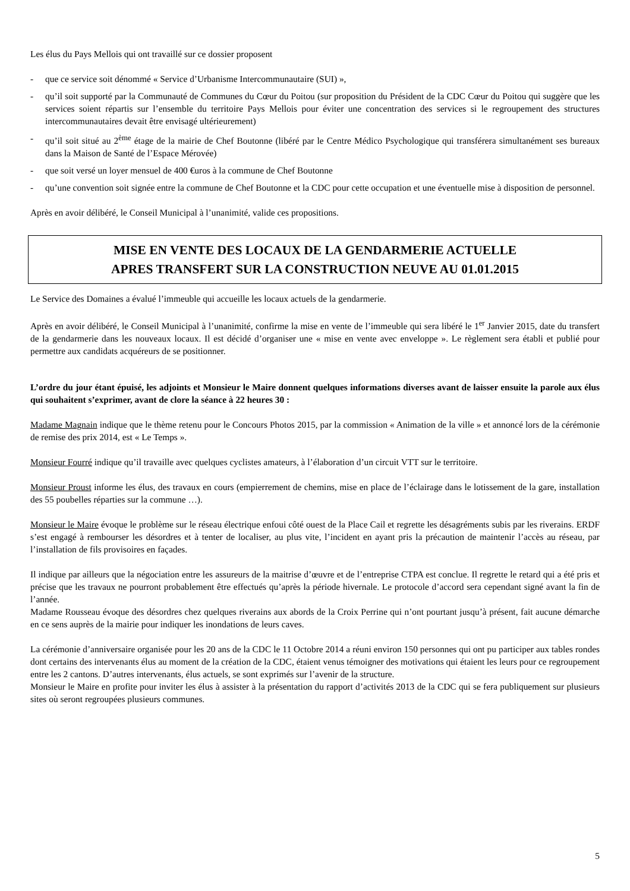Les élus du Pays Mellois qui ont travaillé sur ce dossier proposent
- que ce service soit dénommé « Service d’Urbanisme Intercommunautaire (SUI) »,
- qu’il soit supporté par la Communauté de Communes du Cœur du Poitou (sur proposition du Président de la CDC Cœur du Poitou qui suggère que les services soient répartis sur l’ensemble du territoire Pays Mellois pour éviter une concentration des services si le regroupement des structures intercommunautaires devait être envisagé ultérieurement)
- qu’il soit situé au 2<sup>ème</sup> étage de la mairie de Chef Boutonne (libéré par le Centre Médico Psychologique qui transférera simultanément ses bureaux dans la Maison de Santé de l’Espace Mérovée)
- que soit versé un loyer mensuel de 400 €uros à la commune de Chef Boutonne
- qu’une convention soit signée entre la commune de Chef Boutonne et la CDC pour cette occupation et une éventuelle mise à disposition de personnel.
Après en avoir délibéré, le Conseil Municipal à l’unanimité, valide ces propositions.
MISE EN VENTE DES LOCAUX DE LA GENDARMERIE ACTUELLE
APRES TRANSFERT SUR LA CONSTRUCTION NEUVE AU 01.01.2015
Le Service des Domaines a évalué l’immeuble qui accueille les locaux actuels de la gendarmerie.
Après en avoir délibéré, le Conseil Municipal à l’unanimité, confirme la mise en vente de l’immeuble qui sera libéré le 1<sup>er</sup> Janvier 2015, date du transfert de la gendarmerie dans les nouveaux locaux. Il est décidé d’organiser une « mise en vente avec enveloppe ». Le règlement sera établi et publié pour permettre aux candidats acquéreurs de se positionner.
L’ordre du jour étant épuisé, les adjoints et Monsieur le Maire donnent quelques informations diverses avant de laisser ensuite la parole aux élus qui souhaitent s’exprimer, avant de clore la séance à 22 heures 30 :
Madame Magnain indique que le thème retenu pour le Concours Photos 2015, par la commission « Animation de la ville » et annoncé lors de la cérémonie de remise des prix 2014, est « Le Temps ».
Monsieur Fourré indique qu’il travaille avec quelques cyclistes amateurs, à l’élaboration d’un circuit VTT sur le territoire.
Monsieur Proust informe les élus, des travaux en cours (empierrement de chemins, mise en place de l’éclairage dans le lotissement de la gare, installation des 55 poubelles réparties sur la commune …).
Monsieur le Maire évoque le problème sur le réseau électrique enfoui côté ouest de la Place Cail et regrette les désagréments subis par les riverains. ERDF s’est engagé à rembourser les désordres et à tenter de localiser, au plus vite, l’incident en ayant pris la précaution de maintenir l’accès au réseau, par l’installation de fils provisoires en façades.
Il indique par ailleurs que la négociation entre les assureurs de la maitrise d’œuvre et de l’entreprise CTPA est conclue. Il regrette le retard qui a été pris et précise que les travaux ne pourront probablement être effectués qu’après la période hivernale. Le protocole d’accord sera cependant signé avant la fin de l’année.
Madame Rousseau évoque des désordres chez quelques riverains aux abords de la Croix Perrine qui n’ont pourtant jusqu’à présent, fait aucune démarche en ce sens auprès de la mairie pour indiquer les inondations de leurs caves.
La cérémonie d’anniversaire organisée pour les 20 ans de la CDC le 11 Octobre 2014 a réuni environ 150 personnes qui ont pu participer aux tables rondes dont certains des intervenants élus au moment de la création de la CDC, étaient venus témoigner des motivations qui étaient les leurs pour ce regroupement entre les 2 cantons. D’autres intervenants, élus actuels, se sont exprimés sur l’avenir de la structure.
Monsieur le Maire en profite pour inviter les élus à assister à la présentation du rapport d’activités 2013 de la CDC qui se fera publiquement sur plusieurs sites où seront regroupées plusieurs communes.
5